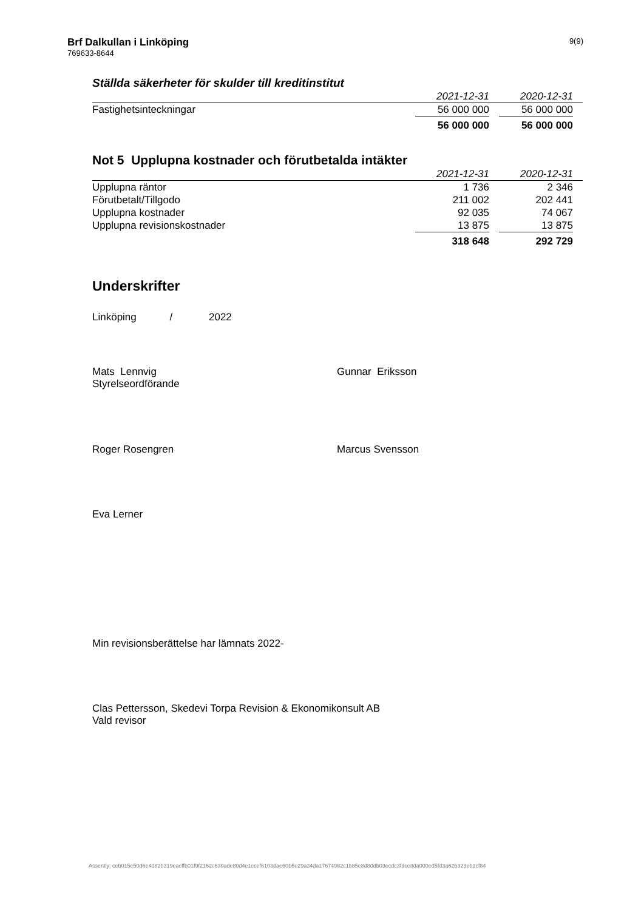Brf Dalkullan i Linköping
769633-8644
9(9)
Ställda säkerheter för skulder till kreditinstitut
| | 2021-12-31 | | 2020-12-31 | |
| --- | --- | --- | --- | --- |
| Fastighetsinteckningar | 56 000 000 | | 56 000 000 | |
| | 56 000 000 | | 56 000 000 | |
Not 5 Upplupna kostnader och förutbetalda intäkter
| | 2021-12-31 | | 2020-12-31 | |
| --- | --- | --- | --- | --- |
| Upplupna räntor | 1 736 | | 2 346 | |
| Förutbetalt/Tillgodo | 211 002 | | 202 441 | |
| Upplupna kostnader | 92 035 | | 74 067 | |
| Upplupna revisionskostnader | 13 875 | | 13 875 | |
| | 318 648 | | 292 729 | |
Underskrifter
Linköping / 2022
Mats Lennvig
Styrelseordförande
Gunnar Eriksson
Roger Rosengren Marcus Svensson
Eva Lerner
Min revisionsberättelse har lämnats 2022-
Clas Pettersson, Skedevi Torpa Revision & Ekonomikonsult AB
Vald revisor
Assently: ceb015e50d6e4d82b319eacffb01f9f2162c630ade80d4e1ccef6103dae60b5e29a34da17674982c1b85e8d8ddb03ecdc3fdce3da000ed5fd3a62b323eb2cf84